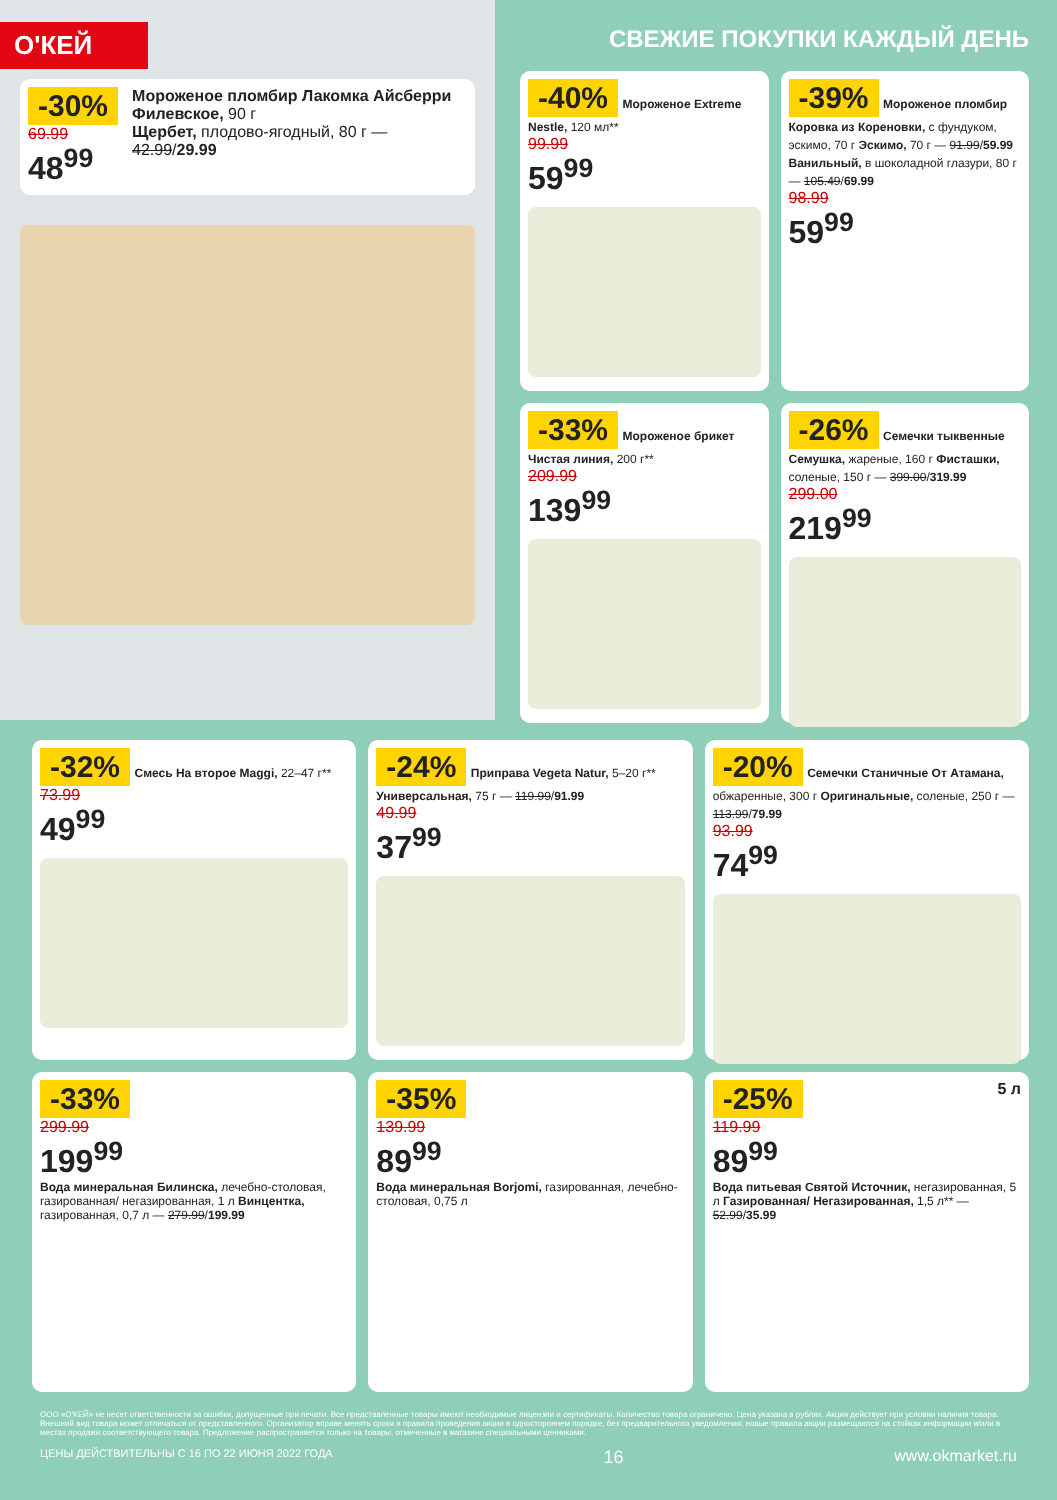О'КЕЙ
-30%
69.99
48<sup>99</sup>
Мороженое пломбир Лакомка Айсберри Филевское, 90 г
Щербет, плодово-ягодный, 80 г — 42.99/29.99
СВЕЖИЕ ПОКУПКИ КАЖДЫЙ ДЕНЬ
-40% Мороженое Extreme Nestle, 120 мл**
99.99
59<sup>99</sup>
-39% Мороженое пломбир Коровка из Кореновки, с фундуком, эскимо, 70 г Эскимо, 70 г — 91.99/59.99 Ванильный, в шоколадной глазури, 80 г — 105.49/69.99
98.99
59<sup>99</sup>
-33% Мороженое брикет Чистая линия, 200 г**
209.99
139<sup>99</sup>
-26% Семечки тыквенные Семушка, жареные, 160 г Фисташки, соленые, 150 г — 399.00/319.99
299.00
219<sup>99</sup>
-32% Смесь На второе Maggi, 22–47 г**
73.99
49<sup>99</sup>
-24% Приправа Vegeta Natur, 5–20 г** Универсальная, 75 г — 119.99/91.99
49.99
37<sup>99</sup>
-20% Семечки Станичные От Атамана, обжаренные, 300 г Оригинальные, соленые, 250 г — 113.99/79.99
93.99
74<sup>99</sup>
-33%
299.99
199<sup>99</sup>
Вода минеральная Билинска, лечебно-столовая, газированная/ негазированная, 1 л Винцентка, газированная, 0,7 л — 279.99/199.99
-35%
139.99
89<sup>99</sup>
Вода минеральная Borjomi, газированная, лечебно-столовая, 0,75 л
-25% 5 л
119.99
89<sup>99</sup>
Вода питьевая Святой Источник, негазированная, 5 л Газированная/ Негазированная, 1,5 л** — 52.99/35.99
ООО «О'КЕЙ» не несет ответственности за ошибки, допущенные при печати. Все представленные товары имеют необходимые лицензии и сертификаты. Количество товара ограничено. Цена указана в рублях. Акция действует при условии наличия товара. Внешний вид товара может отличаться от представленного. Организатор вправе менять сроки и правила проведения акции в одностороннем порядке, без предварительного уведомления; новые правила акции размещаются на стойках информации и/или в местах продажи соответствующего товара. Предложение распространяется только на товары, отмеченные в магазине специальными ценниками.
ЦЕНЫ ДЕЙСТВИТЕЛЬНЫ С 16 ПО 22 ИЮНЯ 2022 ГОДА 16 www.okmarket.ru